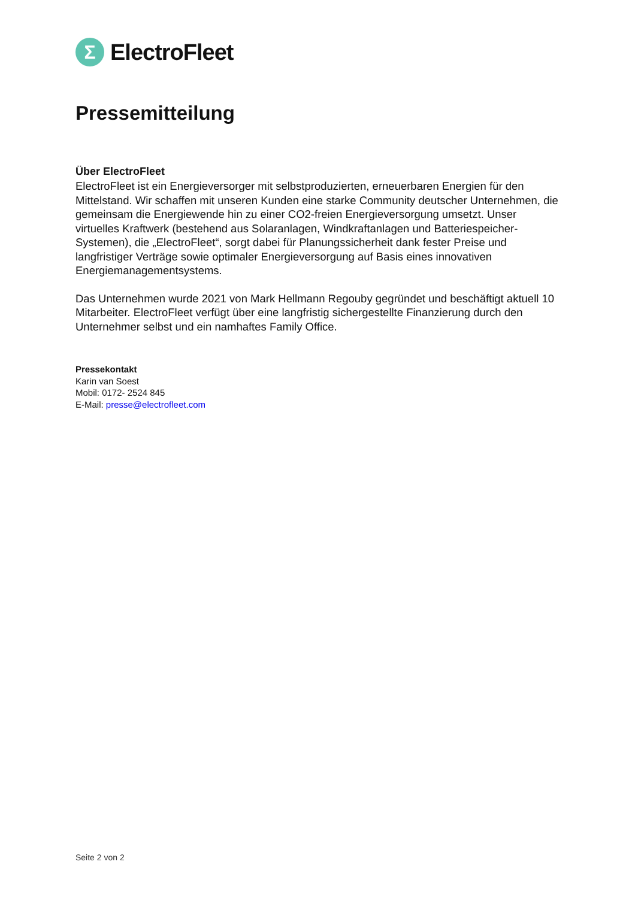Σ
ElectroFleet
Pressemitteilung
Über ElectroFleet
ElectroFleet ist ein Energieversorger mit selbstproduzierten, erneuerbaren Energien für den Mittelstand. Wir schaffen mit unseren Kunden eine starke Community deutscher Unternehmen, die gemeinsam die Energiewende hin zu einer CO2-freien Energieversorgung umsetzt. Unser virtuelles Kraftwerk (bestehend aus Solaranlagen, Windkraftanlagen und Batteriespeicher-Systemen), die „ElectroFleet“, sorgt dabei für Planungssicherheit dank fester Preise und langfristiger Verträge sowie optimaler Energieversorgung auf Basis eines innovativen Energiemanagementsystems.
Das Unternehmen wurde 2021 von Mark Hellmann Regouby gegründet und beschäftigt aktuell 10 Mitarbeiter. ElectroFleet verfügt über eine langfristig sichergestellte Finanzierung durch den Unternehmer selbst und ein namhaftes Family Office.
Pressekontakt
Karin van Soest
Mobil: 0172- 2524 845
E-Mail: presse@electrofleet.com
Seite 2 von 2